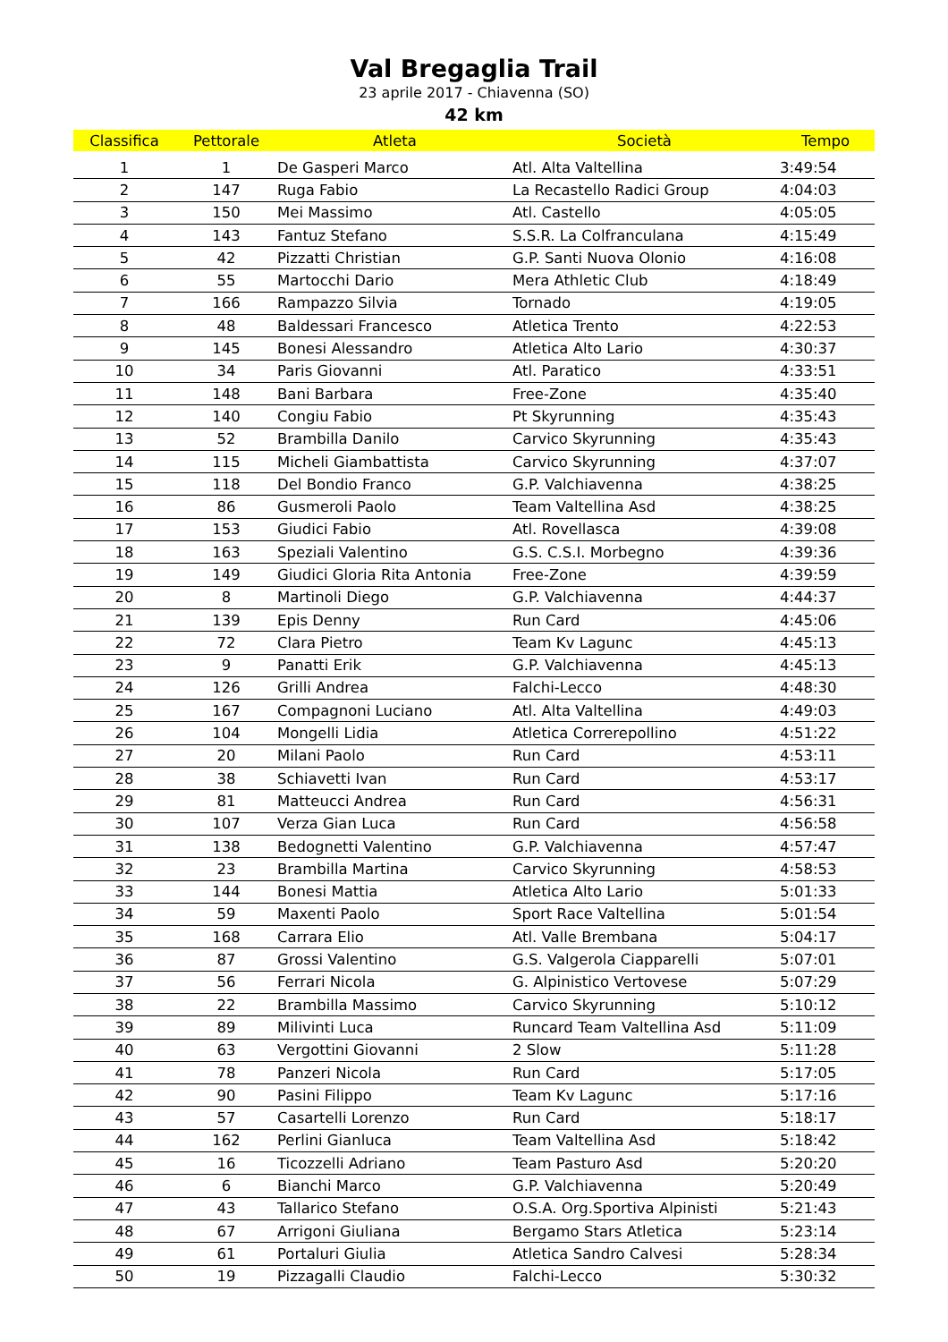Val Bregaglia Trail
23 aprile 2017 - Chiavenna (SO)
42 km
| Classifica | Pettorale | Atleta | Società | Tempo |
| --- | --- | --- | --- | --- |
| 1 | 1 | De Gasperi Marco | Atl. Alta Valtellina | 3:49:54 |
| 2 | 147 | Ruga Fabio | La Recastello Radici Group | 4:04:03 |
| 3 | 150 | Mei Massimo | Atl. Castello | 4:05:05 |
| 4 | 143 | Fantuz Stefano | S.S.R. La Colfranculana | 4:15:49 |
| 5 | 42 | Pizzatti Christian | G.P. Santi Nuova Olonio | 4:16:08 |
| 6 | 55 | Martocchi Dario | Mera Athletic Club | 4:18:49 |
| 7 | 166 | Rampazzo Silvia | Tornado | 4:19:05 |
| 8 | 48 | Baldessari Francesco | Atletica Trento | 4:22:53 |
| 9 | 145 | Bonesi Alessandro | Atletica Alto Lario | 4:30:37 |
| 10 | 34 | Paris Giovanni | Atl. Paratico | 4:33:51 |
| 11 | 148 | Bani Barbara | Free-Zone | 4:35:40 |
| 12 | 140 | Congiu Fabio | Pt Skyrunning | 4:35:43 |
| 13 | 52 | Brambilla Danilo | Carvico Skyrunning | 4:35:43 |
| 14 | 115 | Micheli Giambattista | Carvico Skyrunning | 4:37:07 |
| 15 | 118 | Del Bondio Franco | G.P. Valchiavenna | 4:38:25 |
| 16 | 86 | Gusmeroli Paolo | Team Valtellina Asd | 4:38:25 |
| 17 | 153 | Giudici Fabio | Atl. Rovellasca | 4:39:08 |
| 18 | 163 | Speziali Valentino | G.S. C.S.I. Morbegno | 4:39:36 |
| 19 | 149 | Giudici Gloria Rita Antonia | Free-Zone | 4:39:59 |
| 20 | 8 | Martinoli Diego | G.P. Valchiavenna | 4:44:37 |
| 21 | 139 | Epis Denny | Run Card | 4:45:06 |
| 22 | 72 | Clara Pietro | Team Kv Lagunc | 4:45:13 |
| 23 | 9 | Panatti Erik | G.P. Valchiavenna | 4:45:13 |
| 24 | 126 | Grilli Andrea | Falchi-Lecco | 4:48:30 |
| 25 | 167 | Compagnoni Luciano | Atl. Alta Valtellina | 4:49:03 |
| 26 | 104 | Mongelli Lidia | Atletica Correrepollino | 4:51:22 |
| 27 | 20 | Milani Paolo | Run Card | 4:53:11 |
| 28 | 38 | Schiavetti Ivan | Run Card | 4:53:17 |
| 29 | 81 | Matteucci Andrea | Run Card | 4:56:31 |
| 30 | 107 | Verza Gian Luca | Run Card | 4:56:58 |
| 31 | 138 | Bedognetti Valentino | G.P. Valchiavenna | 4:57:47 |
| 32 | 23 | Brambilla Martina | Carvico Skyrunning | 4:58:53 |
| 33 | 144 | Bonesi Mattia | Atletica Alto Lario | 5:01:33 |
| 34 | 59 | Maxenti Paolo | Sport Race Valtellina | 5:01:54 |
| 35 | 168 | Carrara Elio | Atl. Valle Brembana | 5:04:17 |
| 36 | 87 | Grossi Valentino | G.S. Valgerola Ciapparelli | 5:07:01 |
| 37 | 56 | Ferrari Nicola | G. Alpinistico Vertovese | 5:07:29 |
| 38 | 22 | Brambilla Massimo | Carvico Skyrunning | 5:10:12 |
| 39 | 89 | Milivinti Luca | Runcard Team Valtellina Asd | 5:11:09 |
| 40 | 63 | Vergottini Giovanni | 2 Slow | 5:11:28 |
| 41 | 78 | Panzeri Nicola | Run Card | 5:17:05 |
| 42 | 90 | Pasini Filippo | Team Kv Lagunc | 5:17:16 |
| 43 | 57 | Casartelli Lorenzo | Run Card | 5:18:17 |
| 44 | 162 | Perlini Gianluca | Team Valtellina Asd | 5:18:42 |
| 45 | 16 | Ticozzelli Adriano | Team Pasturo Asd | 5:20:20 |
| 46 | 6 | Bianchi Marco | G.P. Valchiavenna | 5:20:49 |
| 47 | 43 | Tallarico Stefano | O.S.A. Org.Sportiva Alpinisti | 5:21:43 |
| 48 | 67 | Arrigoni Giuliana | Bergamo Stars Atletica | 5:23:14 |
| 49 | 61 | Portaluri Giulia | Atletica Sandro Calvesi | 5:28:34 |
| 50 | 19 | Pizzagalli Claudio | Falchi-Lecco | 5:30:32 |